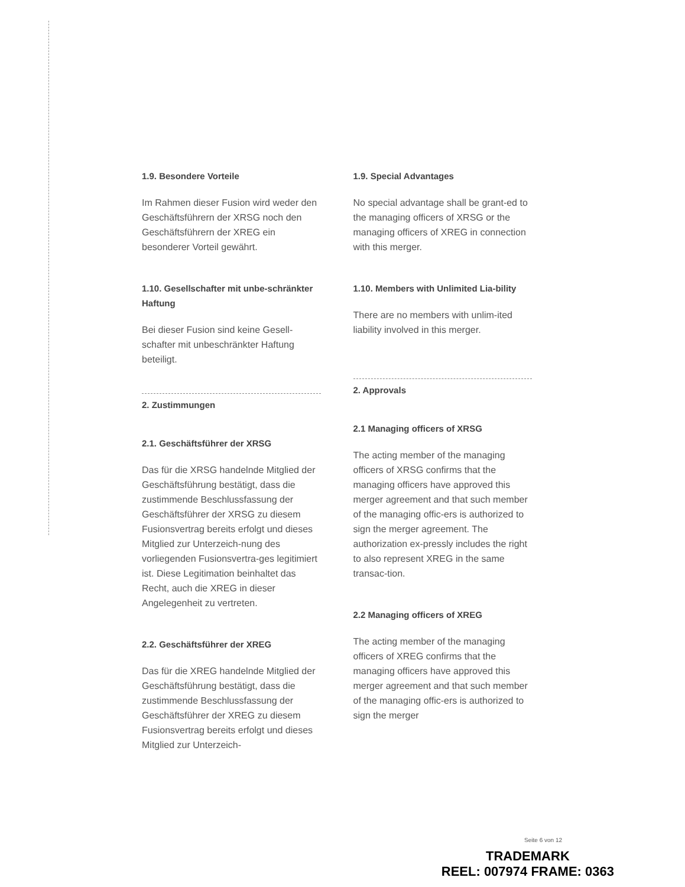1.9. Besondere Vorteile
Im Rahmen dieser Fusion wird weder den Geschäftsführern der XRSG noch den Geschäftsführern der XREG ein besonderer Vorteil gewährt.
1.10. Gesellschafter mit unbe-schränkter Haftung
Bei dieser Fusion sind keine Gesell-schafter mit unbeschränkter Haftung beteiligt.
2. Zustimmungen
2.1. Geschäftsführer der XRSG
Das für die XRSG handelnde Mitglied der Geschäftsführung bestätigt, dass die zustimmende Beschlussfassung der Geschäftsführer der XRSG zu diesem Fusionsvertrag bereits erfolgt und dieses Mitglied zur Unterzeich-nung des vorliegenden Fusionsvertra-ges legitimiert ist. Diese Legitimation beinhaltet das Recht, auch die XREG in dieser Angelegenheit zu vertreten.
2.2. Geschäftsführer der XREG
Das für die XREG handelnde Mitglied der Geschäftsführung bestätigt, dass die zustimmende Beschlussfassung der Geschäftsführer der XREG zu diesem Fusionsvertrag bereits erfolgt und dieses Mitglied zur Unterzeich-
1.9. Special Advantages
No special advantage shall be grant-ed to the managing officers of XRSG or the managing officers of XREG in connection with this merger.
1.10. Members with Unlimited Lia-bility
There are no members with unlim-ited liability involved in this merger.
2. Approvals
2.1 Managing officers of XRSG
The acting member of the managing officers of XRSG confirms that the managing officers have approved this merger agreement and that such member of the managing offic-ers is authorized to sign the merger agreement. The authorization ex-pressly includes the right to also represent XREG in the same transac-tion.
2.2 Managing officers of XREG
The acting member of the managing officers of XREG confirms that the managing officers have approved this merger agreement and that such member of the managing offic-ers is authorized to sign the merger
Seite 6 von 12
TRADEMARK
REEL: 007974 FRAME: 0363